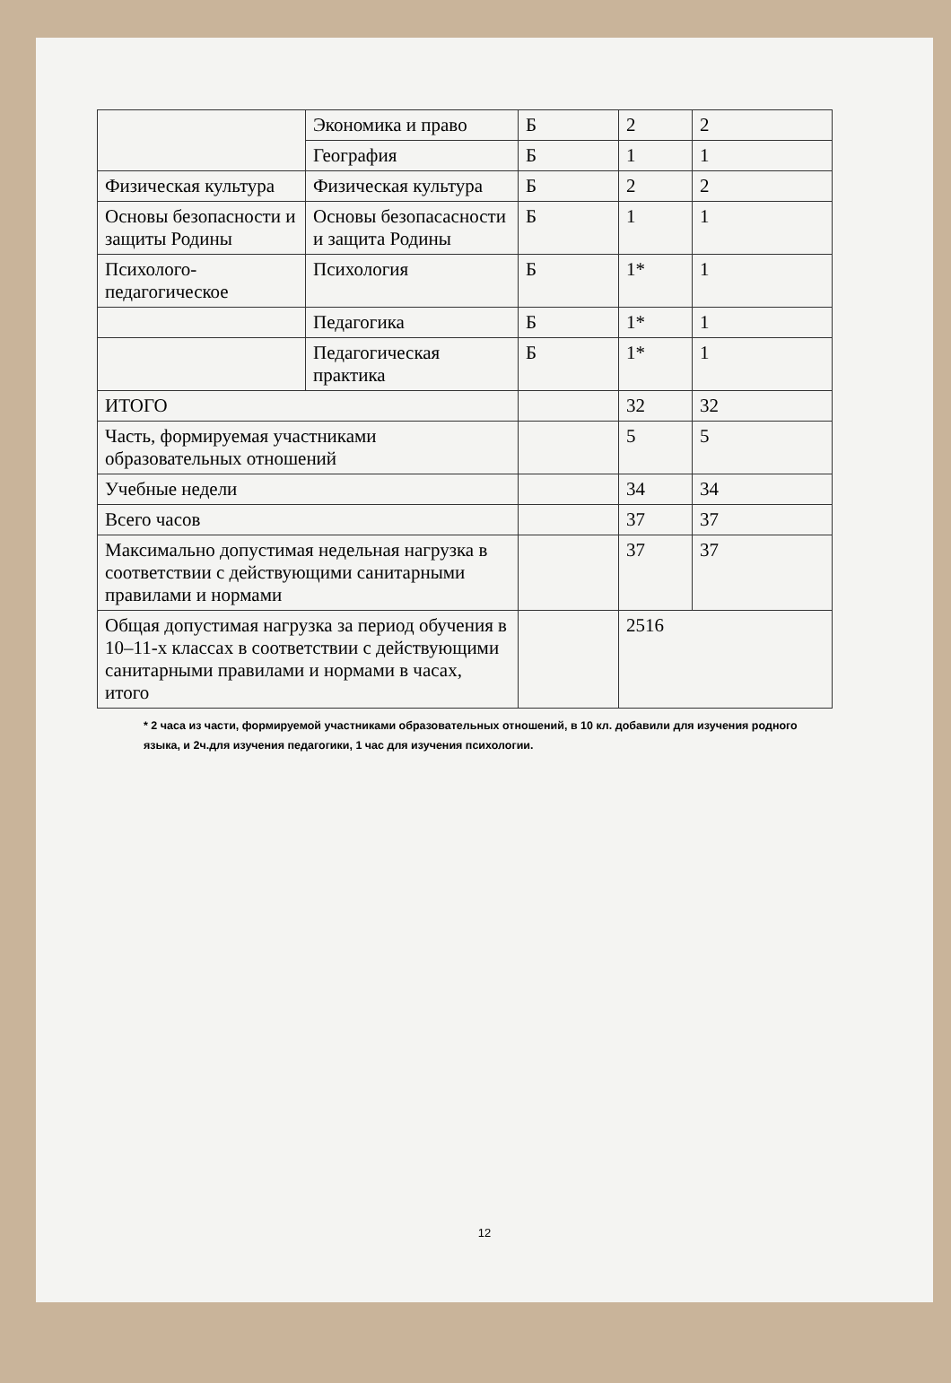| | Экономика и право | Б | 2 | 2 |
| | География | Б | 1 | 1 |
| Физическая культура | Физическая культура | Б | 2 | 2 |
| Основы безопасности и защиты Родины | Основы безопасасности и защита Родины | Б | 1 | 1 |
| Психолого-педагогическое | Психология | Б | 1* | 1 |
| | Педагогика | Б | 1* | 1 |
| | Педагогическая практика | Б | 1* | 1 |
| ИТОГО | | | 32 | 32 |
| Часть, формируемая участниками образовательных отношений | | | 5 | 5 |
| Учебные недели | | | 34 | 34 |
| Всего часов | | | 37 | 37 |
| Максимально допустимая недельная нагрузка в соответствии с действующими санитарными правилами и нормами | | | 37 | 37 |
| Общая допустимая нагрузка за период обучения в 10–11-х классах в соответствии с действующими санитарными правилами и нормами в часах, итого | | | 2516 | |
* 2 часа из части, формируемой участниками образовательных отношений, в 10 кл. добавили для изучения родного языка, и 2ч.для изучения педагогики, 1 час для изучения психологии.
12